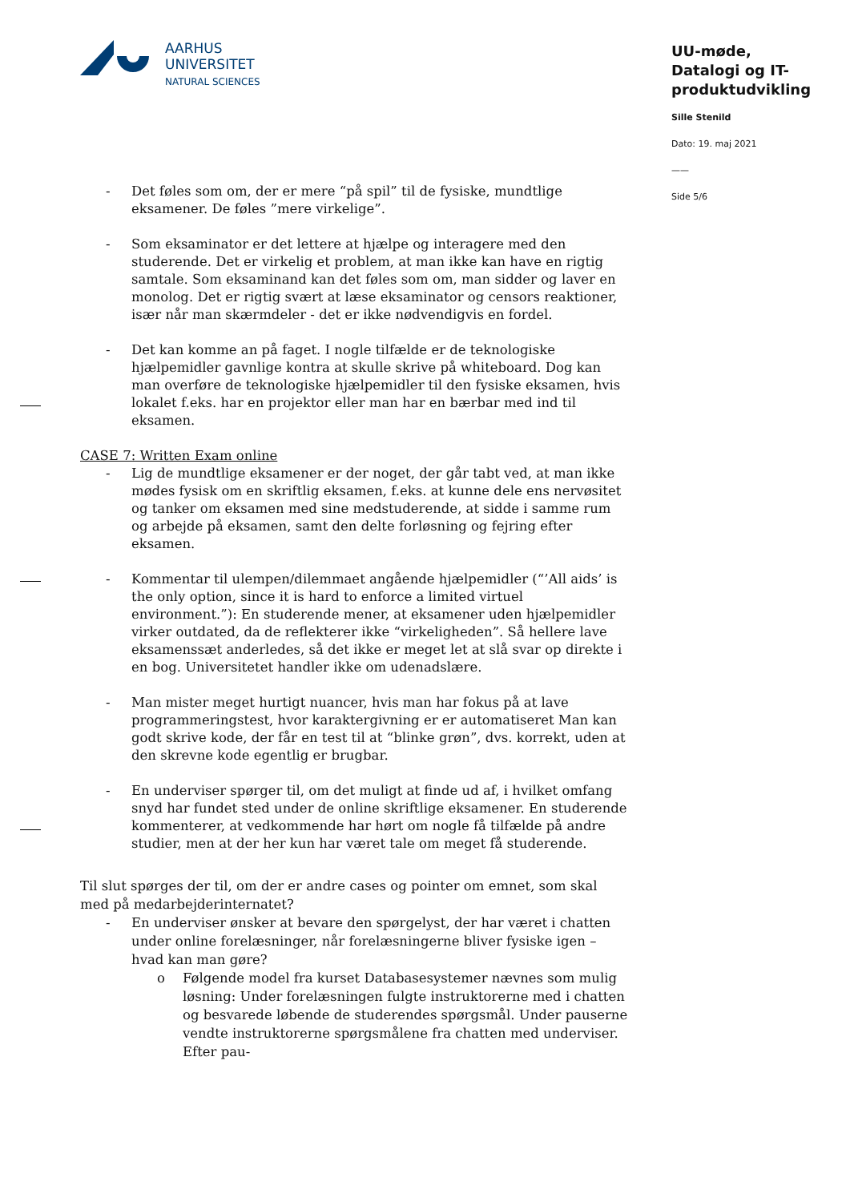AARHUS
UNIVERSITET
NATURAL SCIENCES
UU-møde,
Datalogi og IT-produktudvikling
Sille Stenild
Dato: 19. maj 2021
——
Side 5/6
- Det føles som om, der er mere “på spil” til de fysiske, mundtlige eksamener. De føles ”mere virkelige”.
- Som eksaminator er det lettere at hjælpe og interagere med den studerende. Det er virkelig et problem, at man ikke kan have en rigtig samtale. Som eksaminand kan det føles som om, man sidder og laver en monolog. Det er rigtig svært at læse eksaminator og censors reaktioner, især når man skærmdeler - det er ikke nødvendigvis en fordel.
- Det kan komme an på faget. I nogle tilfælde er de teknologiske hjælpemidler gavnlige kontra at skulle skrive på whiteboard. Dog kan man overføre de teknologiske hjælpemidler til den fysiske eksamen, hvis lokalet f.eks. har en projektor eller man har en bærbar med ind til eksamen.
CASE 7: Written Exam online
- Lig de mundtlige eksamener er der noget, der går tabt ved, at man ikke mødes fysisk om en skriftlig eksamen, f.eks. at kunne dele ens nervøsitet og tanker om eksamen med sine medstuderende, at sidde i samme rum og arbejde på eksamen, samt den delte forløsning og fejring efter eksamen.
- Kommentar til ulempen/dilemmaet angående hjælpemidler (“’All aids’ is the only option, since it is hard to enforce a limited virtuel environment.”): En studerende mener, at eksamener uden hjælpemidler virker outdated, da de reflekterer ikke “virkeligheden”. Så hellere lave eksamenssæt anderledes, så det ikke er meget let at slå svar op direkte i en bog. Universitetet handler ikke om udenadslære.
- Man mister meget hurtigt nuancer, hvis man har fokus på at lave programmeringstest, hvor karaktergivning er er automatiseret Man kan godt skrive kode, der får en test til at “blinke grøn”, dvs. korrekt, uden at den skrevne kode egentlig er brugbar.
- En underviser spørger til, om det muligt at finde ud af, i hvilket omfang snyd har fundet sted under de online skriftlige eksamener. En studerende kommenterer, at vedkommende har hørt om nogle få tilfælde på andre studier, men at der her kun har været tale om meget få studerende.
Til slut spørges der til, om der er andre cases og pointer om emnet, som skal med på medarbejderinternatet?
- En underviser ønsker at bevare den spørgelyst, der har været i chatten under online forelæsninger, når forelæsningerne bliver fysiske igen – hvad kan man gøre?
o Følgende model fra kurset Databasesystemer nævnes som mulig løsning: Under forelæsningen fulgte instruktorerne med i chatten og besvarede løbende de studerendes spørgsmål. Under pauserne vendte instruktorerne spørgsmålene fra chatten med underviser. Efter pau-